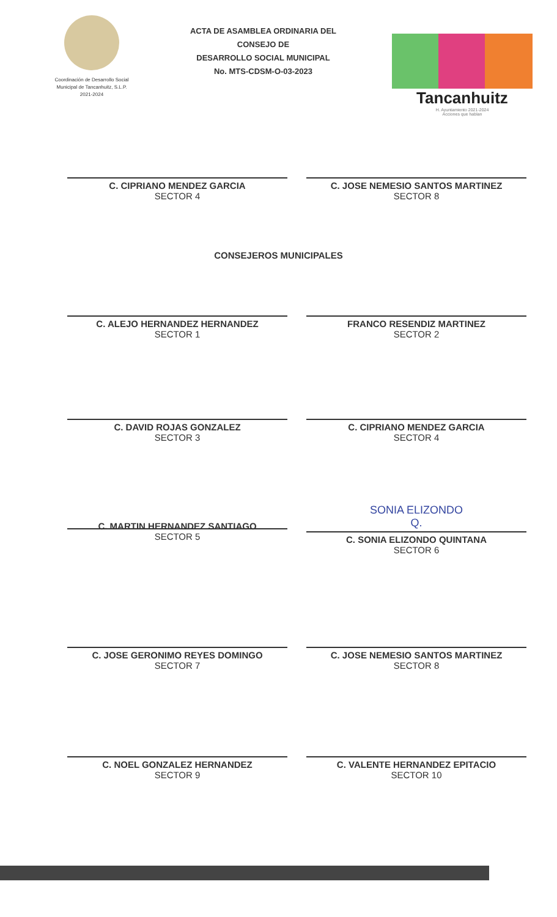Coordinación de Desarrollo Social Municipal de Tancanhuitz, S.L.P.
2021-2024
ACTA DE ASAMBLEA ORDINARIA DEL
CONSEJO DE
DESARROLLO SOCIAL MUNICIPAL
No. MTS-CDSM-O-03-2023
Tancanhuitz
H. Ayuntamiento 2021-2024
Acciones que hablan
C. CIPRIANO MENDEZ GARCIA
SECTOR 4
C. JOSE NEMESIO SANTOS MARTINEZ
SECTOR 8
CONSEJEROS MUNICIPALES
C. ALEJO HERNANDEZ HERNANDEZ
SECTOR 1
FRANCO RESENDIZ MARTINEZ
SECTOR 2
C. DAVID ROJAS GONZALEZ
SECTOR 3
C. CIPRIANO MENDEZ GARCIA
SECTOR 4
SONIA ELIZONDO
Q.
C. MARTIN HERNANDEZ SANTIAGO
SECTOR 5
C. SONIA ELIZONDO QUINTANA
SECTOR 6
C. JOSE GERONIMO REYES DOMINGO
SECTOR 7
C. JOSE NEMESIO SANTOS MARTINEZ
SECTOR 8
C. NOEL GONZALEZ HERNANDEZ
SECTOR 9
C. VALENTE HERNANDEZ EPITACIO
SECTOR 10